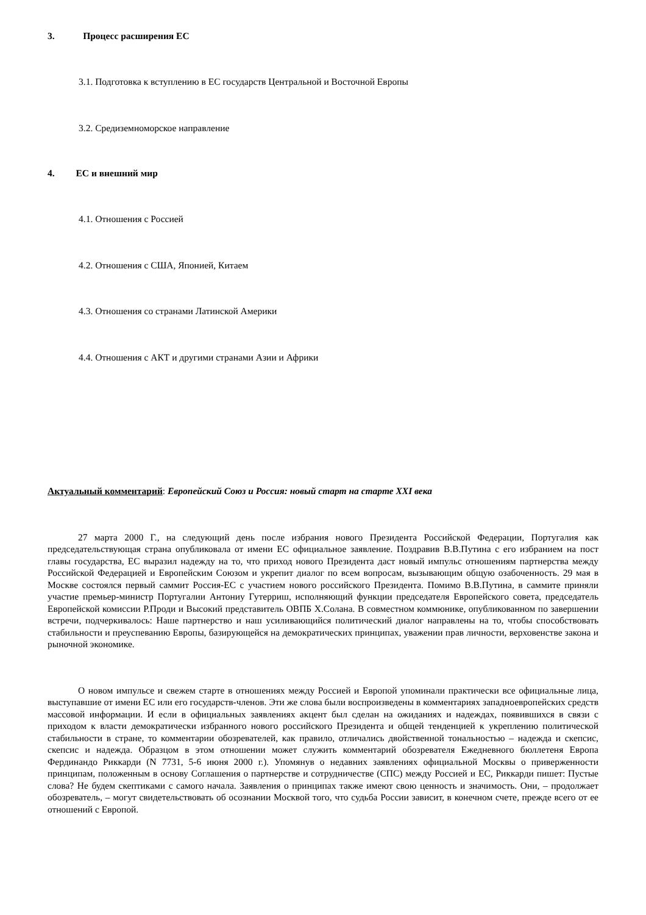3. Процесс расширения ЕС
3.1. Подготовка к вступлению в ЕС государств Центральной и Восточной Европы
3.2. Средиземноморское направление
4. ЕС и внешний мир
4.1. Отношения с Россией
4.2. Отношения с США, Японией, Китаем
4.3. Отношения со странами Латинской Америки
4.4. Отношения с АКТ и другими странами Азии и Африки
Актуальный комментарий: Европейский Союз и Россия: новый старт на старте XXI века
27 марта 2000 Г., на следующий день после избрания нового Президента Российской Федерации, Португалия как председательствующая страна опубликовала от имени ЕС официальное заявление. Поздравив В.В.Путина с его избранием на пост главы государства, ЕС выразил надежду на то, что приход нового Президента даст новый импульс отношениям партнерства между Российской Федерацией и Европейским Союзом и укрепит диалог по всем вопросам, вызывающим общую озабоченность. 29 мая в Москве состоялся первый саммит Россия-ЕС с участием нового российского Президента. Помимо В.В.Путина, в саммите приняли участие премьер-министр Португалии Антониу Гутерриш, исполняющий функции председателя Европейского совета, председатель Европейской комиссии Р.Проди и Высокий представитель ОВПБ Х.Солана. В совместном коммюнике, опубликованном по завершении встречи, подчеркивалось: Наше партнерство и наш усиливающийся политический диалог направлены на то, чтобы способствовать стабильности и преуспеванию Европы, базирующейся на демократических принципах, уважении прав личности, верховенстве закона и рыночной экономике.
О новом импульсе и свежем старте в отношениях между Россией и Европой упоминали практически все официальные лица, выступавшие от имени ЕС или его государств-членов. Эти же слова были воспроизведены в комментариях западноевропейских средств массовой информации. И если в официальных заявлениях акцент был сделан на ожиданиях и надеждах, появившихся в связи с приходом к власти демократически избранного нового российского Президента и общей тенденцией к укреплению политической стабильности в стране, то комментарии обозревателей, как правило, отличались двойственной тональностью – надежда и скепсис, скепсис и надежда. Образцом в этом отношении может служить комментарий обозревателя Ежедневного бюллетеня Европа Фердинандо Риккарди (N 7731, 5-6 июня 2000 г.). Упомянув о недавних заявлениях официальной Москвы о приверженности принципам, положенным в основу Соглашения о партнерстве и сотрудничестве (СПС) между Россией и ЕС, Риккарди пишет: Пустые слова? Не будем скептиками с самого начала. Заявления о принципах также имеют свою ценность и значимость. Они, – продолжает обозреватель, – могут свидетельствовать об осознании Москвой того, что судьба России зависит, в конечном счете, прежде всего от ее отношений с Европой.